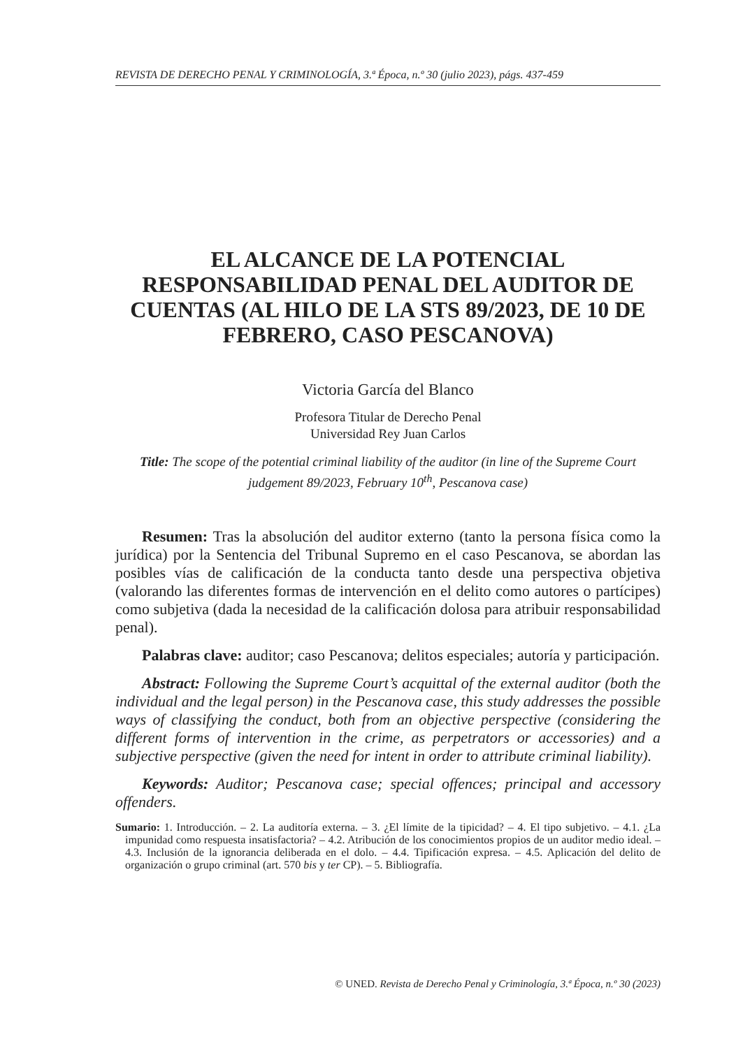REVISTA DE DERECHO PENAL Y CRIMINOLOGÍA, 3.ª Época, n.º 30 (julio 2023), págs. 437-459
EL ALCANCE DE LA POTENCIAL RESPONSABILIDAD PENAL DEL AUDITOR DE CUENTAS (AL HILO DE LA STS 89/2023, DE 10 DE FEBRERO, CASO PESCANOVA)
Victoria García del Blanco
Profesora Titular de Derecho Penal
Universidad Rey Juan Carlos
Title: The scope of the potential criminal liability of the auditor (in line of the Supreme Court judgement 89/2023, February 10<sup>th</sup>, Pescanova case)
Resumen: Tras la absolución del auditor externo (tanto la persona física como la jurídica) por la Sentencia del Tribunal Supremo en el caso Pescanova, se abordan las posibles vías de calificación de la conducta tanto desde una perspectiva objetiva (valorando las diferentes formas de intervención en el delito como autores o partícipes) como subjetiva (dada la necesidad de la calificación dolosa para atribuir responsabilidad penal).
Palabras clave: auditor; caso Pescanova; delitos especiales; autoría y participación.
Abstract: Following the Supreme Court’s acquittal of the external auditor (both the individual and the legal person) in the Pescanova case, this study addresses the possible ways of classifying the conduct, both from an objective perspective (considering the different forms of intervention in the crime, as perpetrators or accessories) and a subjective perspective (given the need for intent in order to attribute criminal liability).
Keywords: Auditor; Pescanova case; special offences; principal and accessory offenders.
Sumario: 1. Introducción. – 2. La auditoría externa. – 3. ¿El límite de la tipicidad? – 4. El tipo subjetivo. – 4.1. ¿La impunidad como respuesta insatisfactoria? – 4.2. Atribución de los conocimientos propios de un auditor medio ideal. – 4.3. Inclusión de la ignorancia deliberada en el dolo. – 4.4. Tipificación expresa. – 4.5. Aplicación del delito de organización o grupo criminal (art. 570 bis y ter CP). – 5. Bibliografía.
© UNED. Revista de Derecho Penal y Criminología, 3.ª Época, n.º 30 (2023)